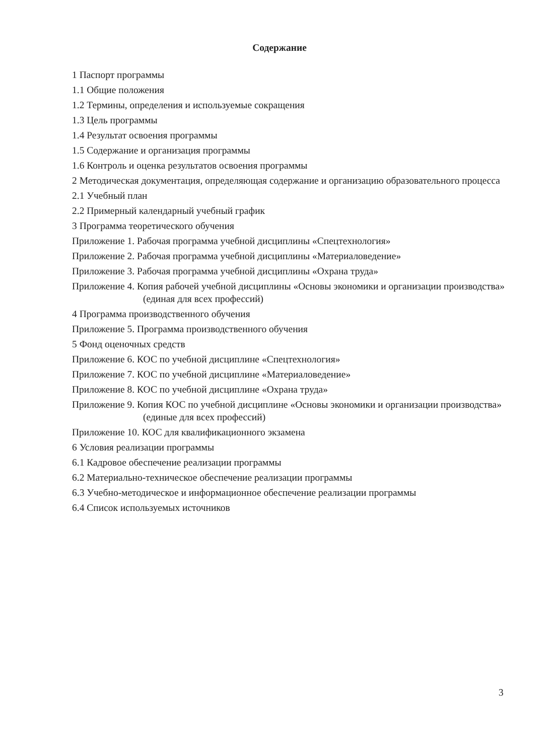Содержание
1 Паспорт программы
1.1 Общие положения
1.2 Термины, определения и используемые сокращения
1.3 Цель программы
1.4 Результат освоения программы
1.5 Содержание и организация программы
1.6 Контроль и оценка результатов освоения программы
2 Методическая документация, определяющая содержание и организацию образовательного процесса
2.1 Учебный план
2.2 Примерный календарный учебный график
3 Программа теоретического обучения
Приложение 1. Рабочая программа учебной дисциплины «Спецтехнология»
Приложение 2. Рабочая программа учебной дисциплины «Материаловедение»
Приложение 3. Рабочая программа учебной дисциплины «Охрана труда»
Приложение 4. Копия рабочей учебной дисциплины «Основы экономики и организации производства» (единая для всех профессий)
4 Программа производственного обучения
Приложение 5. Программа производственного обучения
5 Фонд оценочных средств
Приложение 6. КОС по учебной дисциплине «Спецтехнология»
Приложение 7. КОС по учебной дисциплине «Материаловедение»
Приложение 8. КОС по учебной дисциплине «Охрана труда»
Приложение 9. Копия КОС по учебной дисциплине «Основы экономики и организации производства» (единые для всех профессий)
Приложение 10. КОС для квалификационного экзамена
6 Условия реализации программы
6.1 Кадровое обеспечение реализации программы
6.2 Материально-техническое обеспечение реализации программы
6.3 Учебно-методическое и информационное обеспечение реализации программы
6.4 Список используемых источников
3